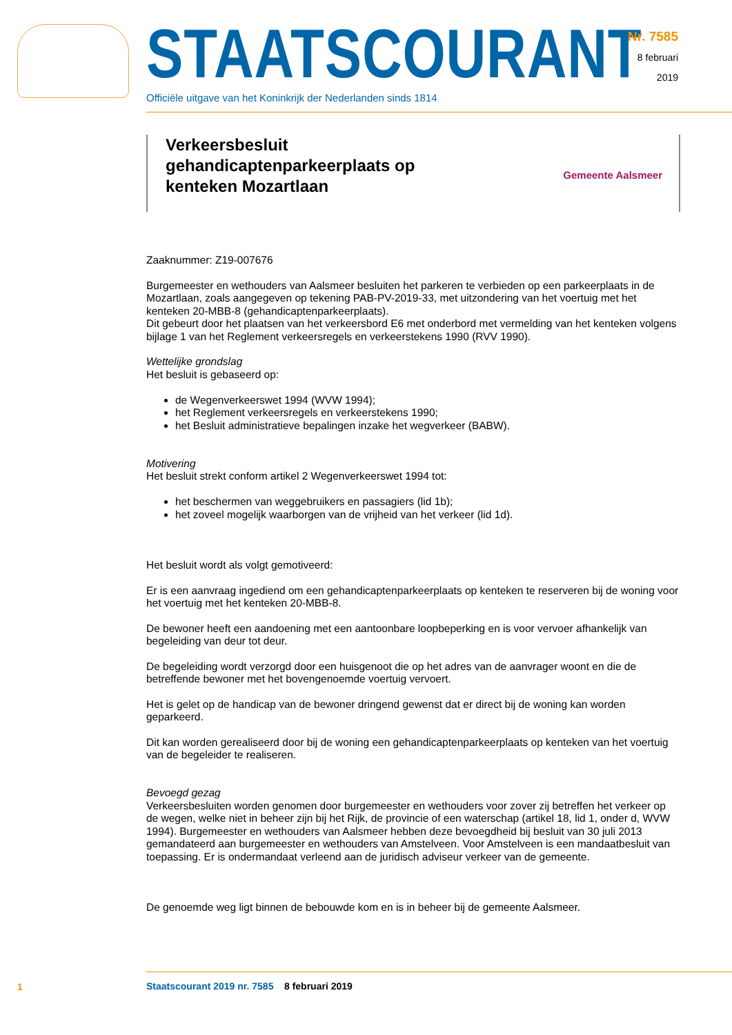STAATSCOURANT
Officiële uitgave van het Koninkrijk der Nederlanden sinds 1814
Nr. 7585
8 februari
2019
Verkeersbesluit gehandicaptenparkeerplaats op kenteken Mozartlaan
Gemeente Aalsmeer
Zaaknummer: Z19-007676
Burgemeester en wethouders van Aalsmeer besluiten het parkeren te verbieden op een parkeerplaats in de Mozartlaan, zoals aangegeven op tekening PAB-PV-2019-33, met uitzondering van het voertuig met het kenteken 20-MBB-8 (gehandicaptenparkeerplaats).
Dit gebeurt door het plaatsen van het verkeersbord E6 met onderbord met vermelding van het kenteken volgens bijlage 1 van het Reglement verkeersregels en verkeerstekens 1990 (RVV 1990).
Wettelijke grondslag
Het besluit is gebaseerd op:
de Wegenverkeerswet 1994 (WVW 1994);
het Reglement verkeersregels en verkeerstekens 1990;
het Besluit administratieve bepalingen inzake het wegverkeer (BABW).
Motivering
Het besluit strekt conform artikel 2 Wegenverkeerswet 1994 tot:
het beschermen van weggebruikers en passagiers (lid 1b);
het zoveel mogelijk waarborgen van de vrijheid van het verkeer (lid 1d).
Het besluit wordt als volgt gemotiveerd:
Er is een aanvraag ingediend om een gehandicaptenparkeerplaats op kenteken te reserveren bij de woning voor het voertuig met het kenteken 20-MBB-8.
De bewoner heeft een aandoening met een aantoonbare loopbeperking en is voor vervoer afhankelijk van begeleiding van deur tot deur.
De begeleiding wordt verzorgd door een huisgenoot die op het adres van de aanvrager woont en die de betreffende bewoner met het bovengenoemde voertuig vervoert.
Het is gelet op de handicap van de bewoner dringend gewenst dat er direct bij de woning kan worden geparkeerd.
Dit kan worden gerealiseerd door bij de woning een gehandicaptenparkeerplaats op kenteken van het voertuig van de begeleider te realiseren.
Bevoegd gezag
Verkeersbesluiten worden genomen door burgemeester en wethouders voor zover zij betreffen het verkeer op de wegen, welke niet in beheer zijn bij het Rijk, de provincie of een waterschap (artikel 18, lid 1, onder d, WVW 1994). Burgemeester en wethouders van Aalsmeer hebben deze bevoegdheid bij besluit van 30 juli 2013 gemandateerd aan burgemeester en wethouders van Amstelveen. Voor Amstelveen is een mandaatbesluit van toepassing. Er is ondermandaat verleend aan de juridisch adviseur verkeer van de gemeente.
De genoemde weg ligt binnen de bebouwde kom en is in beheer bij de gemeente Aalsmeer.
1
Staatscourant 2019 nr. 7585 8 februari 2019